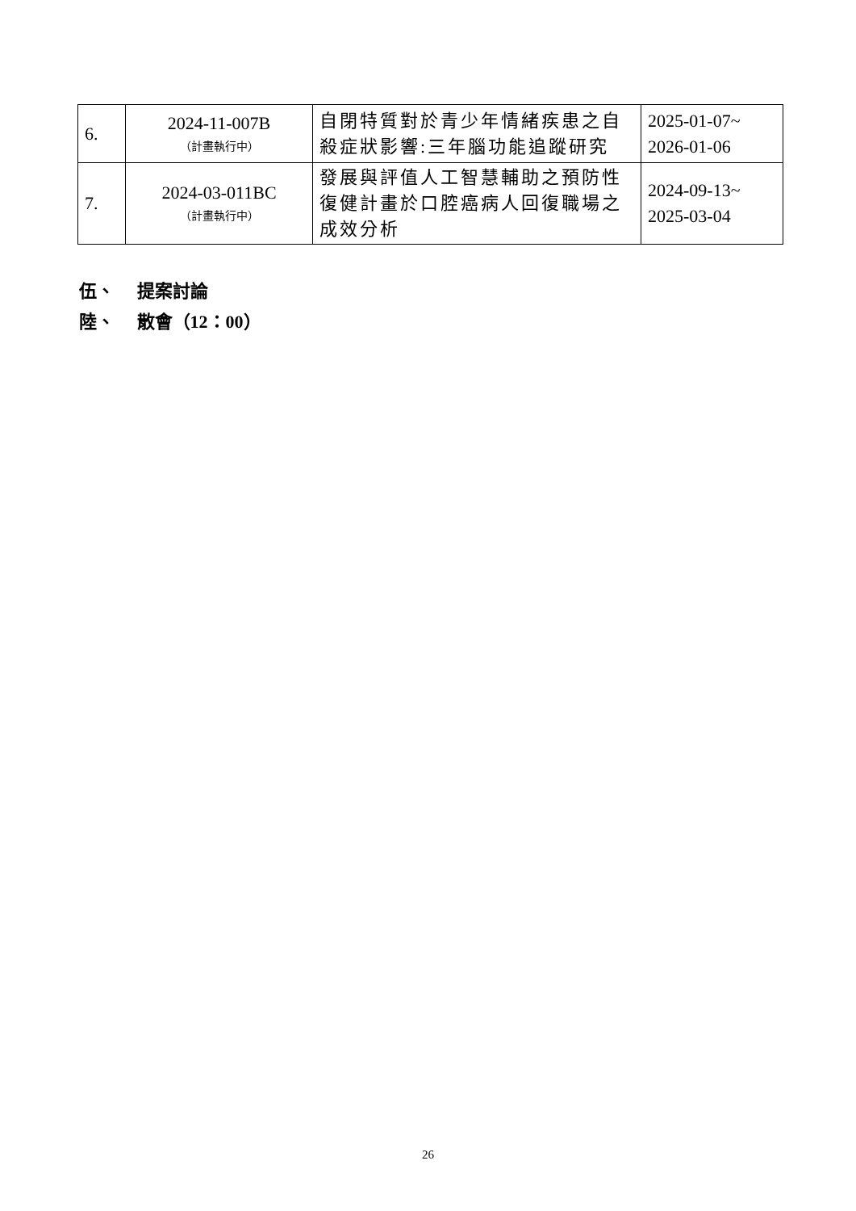| 6. | 2024-11-007B （計畫執行中） | 自閉特質對於青少年情緒疾患之自殺症狀影響:三年腦功能追蹤研究 | 2025-01-07~ 2026-01-06 |
| 7. | 2024-03-011BC （計畫執行中） | 發展與評值人工智慧輔助之預防性復健計畫於口腔癌病人回復職場之成效分析 | 2024-09-13~ 2025-03-04 |
伍、 提案討論
陸、 散會（12：00）
26